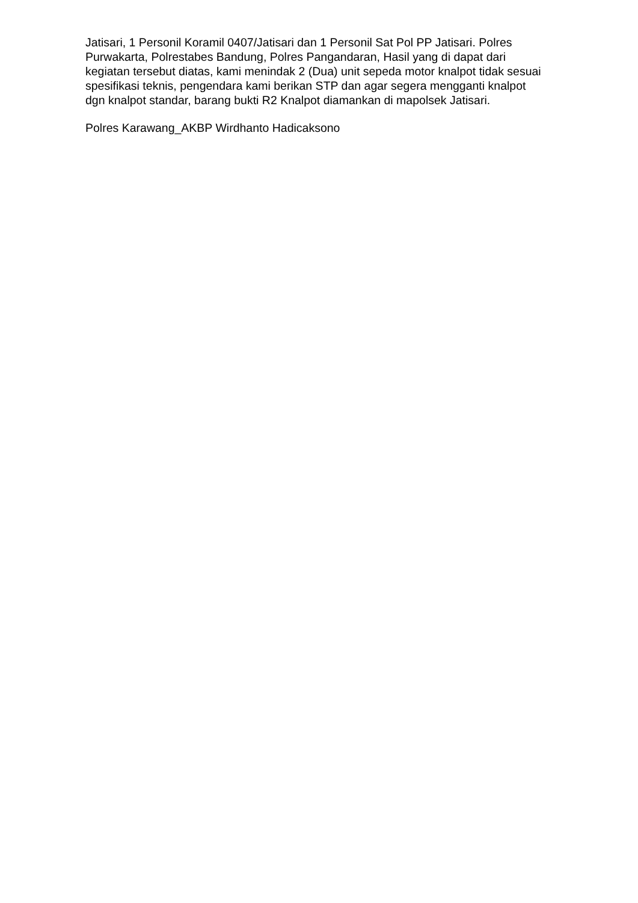Jatisari, 1 Personil Koramil 0407/Jatisari dan 1 Personil Sat Pol PP Jatisari. Polres Purwakarta, Polrestabes Bandung, Polres Pangandaran, Hasil yang di dapat dari kegiatan tersebut diatas, kami menindak 2 (Dua) unit sepeda motor knalpot tidak sesuai spesifikasi teknis, pengendara kami berikan STP dan agar segera mengganti knalpot dgn knalpot standar, barang bukti R2 Knalpot diamankan di mapolsek Jatisari.
Polres Karawang_AKBP Wirdhanto Hadicaksono